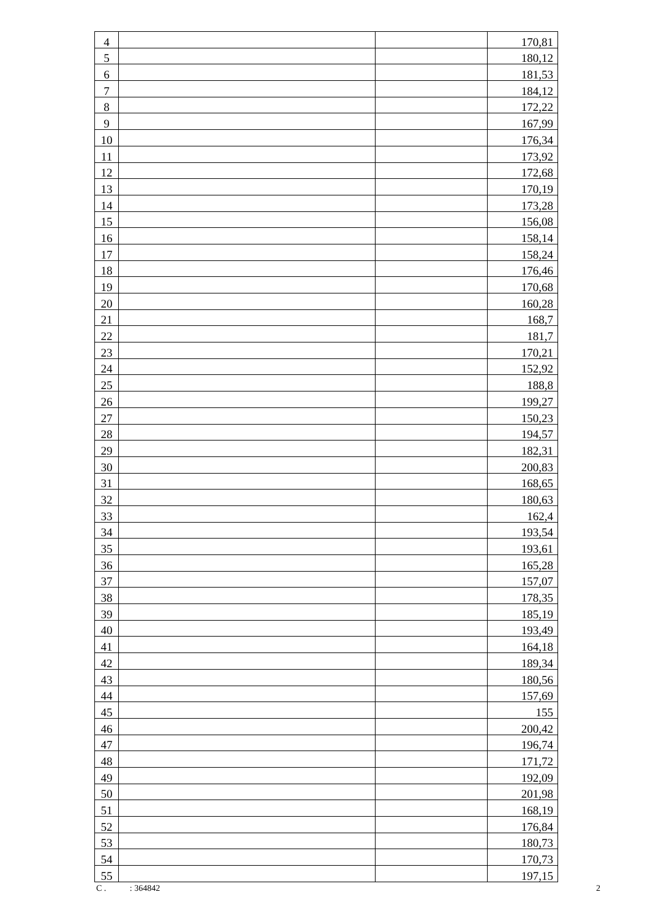| 4 | | | 170,81 |
| 5 | | | 180,12 |
| 6 | | | 181,53 |
| 7 | | | 184,12 |
| 8 | | | 172,22 |
| 9 | | | 167,99 |
| 10 | | | 176,34 |
| 11 | | | 173,92 |
| 12 | | | 172,68 |
| 13 | | | 170,19 |
| 14 | | | 173,28 |
| 15 | | | 156,08 |
| 16 | | | 158,14 |
| 17 | | | 158,24 |
| 18 | | | 176,46 |
| 19 | | | 170,68 |
| 20 | | | 160,28 |
| 21 | | | 168,7 |
| 22 | | | 181,7 |
| 23 | | | 170,21 |
| 24 | | | 152,92 |
| 25 | | | 188,8 |
| 26 | | | 199,27 |
| 27 | | | 150,23 |
| 28 | | | 194,57 |
| 29 | | | 182,31 |
| 30 | | | 200,83 |
| 31 | | | 168,65 |
| 32 | | | 180,63 |
| 33 | | | 162,4 |
| 34 | | | 193,54 |
| 35 | | | 193,61 |
| 36 | | | 165,28 |
| 37 | | | 157,07 |
| 38 | | | 178,35 |
| 39 | | | 185,19 |
| 40 | | | 193,49 |
| 41 | | | 164,18 |
| 42 | | | 189,34 |
| 43 | | | 180,56 |
| 44 | | | 157,69 |
| 45 | | | 155 |
| 46 | | | 200,42 |
| 47 | | | 196,74 |
| 48 | | | 171,72 |
| 49 | | | 192,09 |
| 50 | | | 201,98 |
| 51 | | | 168,19 |
| 52 | | | 176,84 |
| 53 | | | 180,73 |
| 54 | | | 170,73 |
| 55 | | | 197,15 |
C . : 364842 2